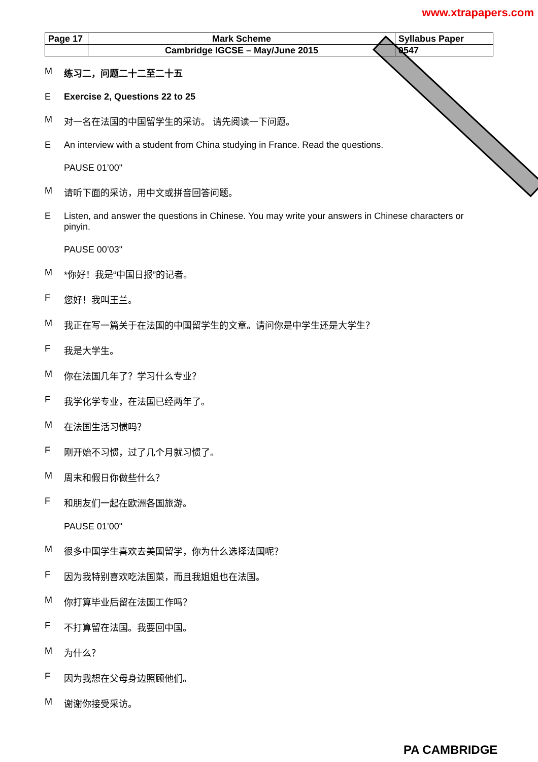www.xtrapapers.com
| Page 17 | Mark Scheme | Syllabus Paper |
| | Cambridge IGCSE – May/June 2015 | 0547 |
M练习二，问题二十二至二十五
E Exercise 2, Questions 22 to 25
M对一名在法国的中国留学生的采访。 请先阅读一下问题。
E An interview with a student from China studying in France. Read the questions.
PAUSE 01’00"
M请听下面的采访，用中文或拼音回答问题。
E Listen, and answer the questions in Chinese. You may write your answers in Chinese characters or pinyin.
PAUSE 00’03"
M *你好！我是“中国日报”的记者。
F您好！我叫王兰。
M我正在写一篇关于在法国的中国留学生的文章。请问你是中学生还是大学生？
F我是大学生。
M你在法国几年了？学习什么专业？
F我学化学专业，在法国已经两年了。
M在法国生活习惯吗？
F刚开始不习惯，过了几个月就习惯了。
M周末和假日你做些什么？
F和朋友们一起在欧洲各国旅游。
PAUSE 01’00"
M很多中国学生喜欢去美国留学，你为什么选择法国呢？
F因为我特别喜欢吃法国菜，而且我姐姐也在法国。
M你打算毕业后留在法国工作吗？
F不打算留在法国。我要回中国。
M为什么？
F因为我想在父母身边照顾他们。
M谢谢你接受采访。
PA CAMBRIDGE